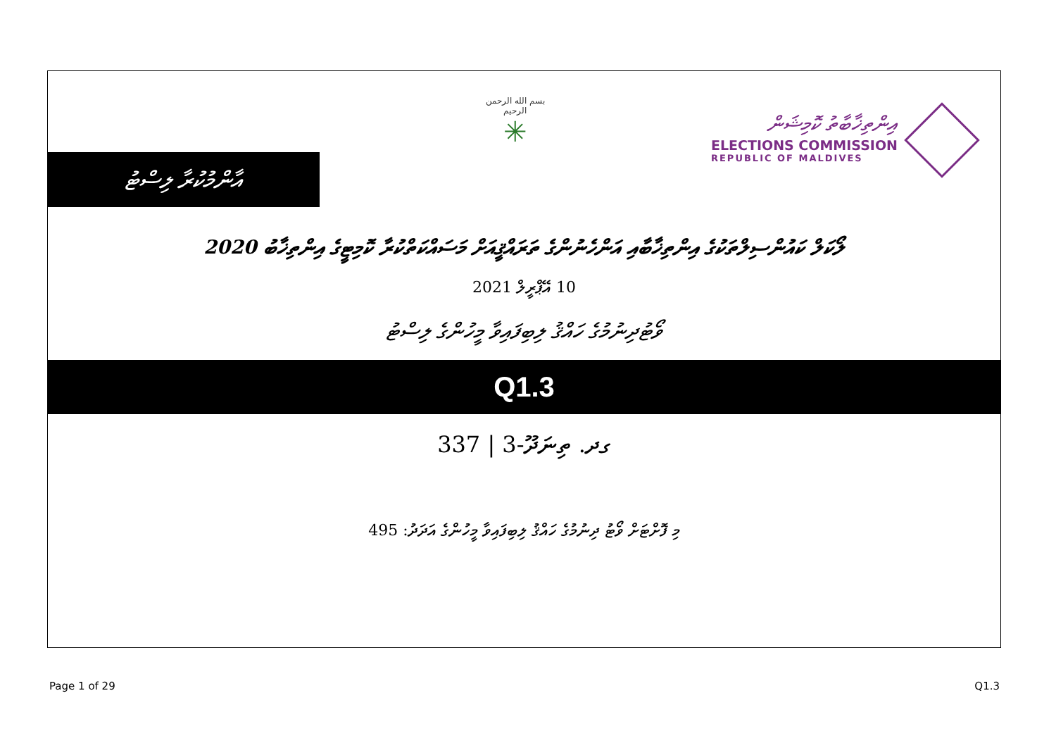އާންމުކުރާ ލިސްޓު
بسم الله الرحمن الرحيم
✳
އިންތިޚާބާތު ކޮމިޝަން
ELECTIONS COMMISSION
REPUBLIC OF MALDIVES
ލޯކަލް ކައުންސިލްތަކުގެ އިންތިޚާބާއި އަންހެނުންގެ ތަރައްޤީއަށް މަސައްކަތްކުރާ ކޮމިޓީގެ އިންތިޚާބު 2020
10 އޭޕްރީލް 2021
ވޯޓުދިނުމުގެ ހައްޤު ލިބިފައިވާ މީހުންގެ ލިސްޓު
Q1.3
ގދ. ތިނަދޫ-3 | 337
މި ފޮށްޓަށް ވޯޓު ދިނުމުގެ ހައްޤު ލިބިފައިވާ މީހުންގެ އަދަދު: 495
Page 1 of 29 Q1.3